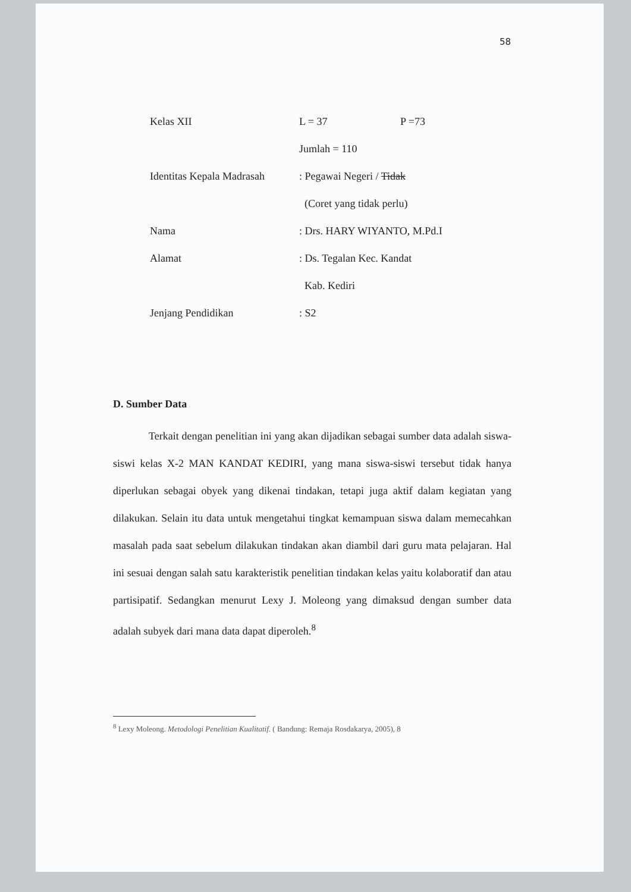58
Kelas XII L = 37 P =73
Jumlah = 110
Identitas Kepala Madrasah : Pegawai Negeri / Tidak
(Coret yang tidak perlu)
Nama : Drs. HARY WIYANTO, M.Pd.I
Alamat : Ds. Tegalan Kec. Kandat
Kab. Kediri
Jenjang Pendidikan : S2
D. Sumber Data
Terkait dengan penelitian ini yang akan dijadikan sebagai sumber data adalah siswa-siswi kelas X-2 MAN KANDAT KEDIRI, yang mana siswa-siswi tersebut tidak hanya diperlukan sebagai obyek yang dikenai tindakan, tetapi juga aktif dalam kegiatan yang dilakukan. Selain itu data untuk mengetahui tingkat kemampuan siswa dalam memecahkan masalah pada saat sebelum dilakukan tindakan akan diambil dari guru mata pelajaran. Hal ini sesuai dengan salah satu karakteristik penelitian tindakan kelas yaitu kolaboratif dan atau partisipatif. Sedangkan menurut Lexy J. Moleong yang dimaksud dengan sumber data adalah subyek dari mana data dapat diperoleh.<sup>8</sup>
<sup>8</sup> Lexy Moleong. Metodologi Penelitian Kualitatif. ( Bandung: Remaja Rosdakarya, 2005), 8